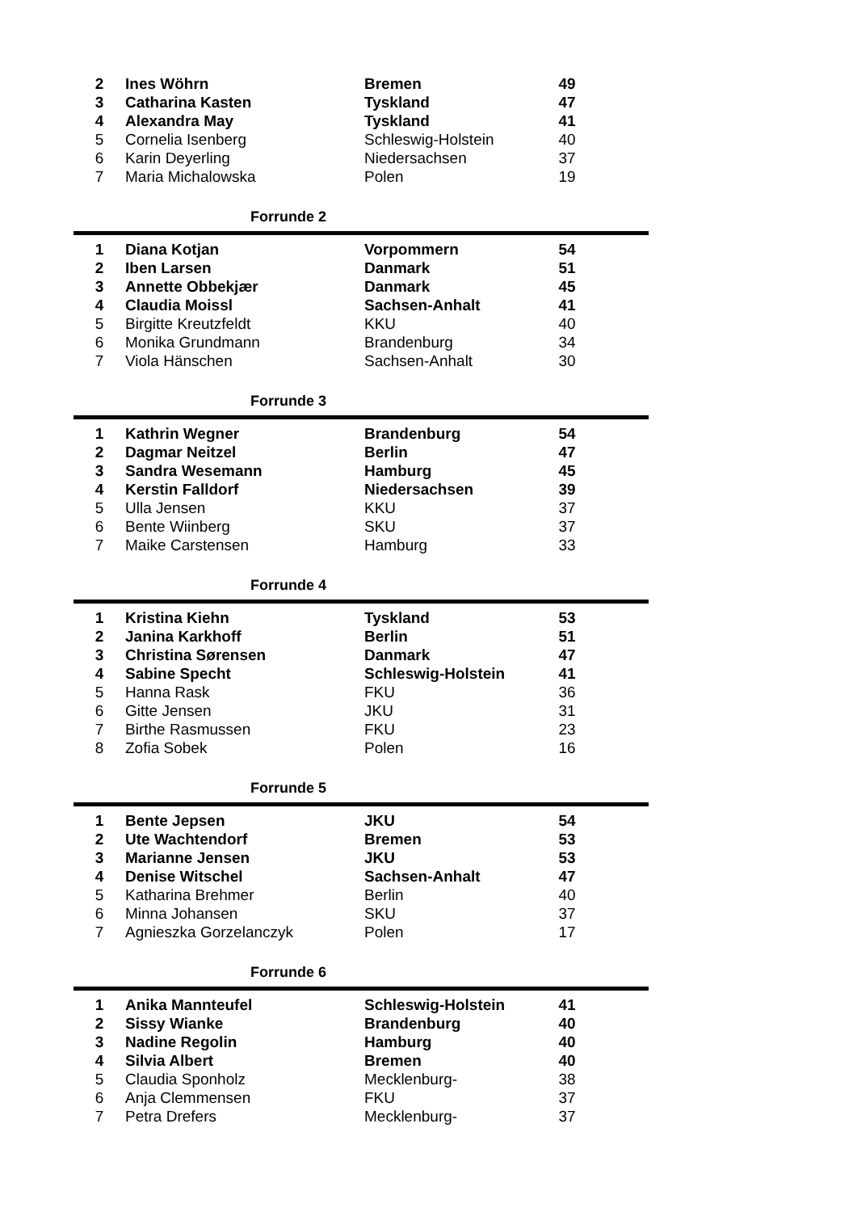| 2 | Ines Wöhrn | Bremen | 49 | |
| 3 | Catharina Kasten | Tyskland | 47 | |
| 4 | Alexandra May | Tyskland | 41 | |
| 5 | Cornelia Isenberg | Schleswig-Holstein | 40 | |
| 6 | Karin Deyerling | Niedersachsen | 37 | |
| 7 | Maria Michalowska | Polen | 19 | |
Forrunde 2
| 1 | Diana Kotjan | Vorpommern | 54 | |
| 2 | Iben Larsen | Danmark | 51 | |
| 3 | Annette Obbekjær | Danmark | 45 | |
| 4 | Claudia Moissl | Sachsen-Anhalt | 41 | |
| 5 | Birgitte Kreutzfeldt | KKU | 40 | |
| 6 | Monika Grundmann | Brandenburg | 34 | |
| 7 | Viola Hänschen | Sachsen-Anhalt | 30 | |
Forrunde 3
| 1 | Kathrin Wegner | Brandenburg | 54 | |
| 2 | Dagmar Neitzel | Berlin | 47 | |
| 3 | Sandra Wesemann | Hamburg | 45 | |
| 4 | Kerstin Falldorf | Niedersachsen | 39 | |
| 5 | Ulla Jensen | KKU | 37 | |
| 6 | Bente Wiinberg | SKU | 37 | |
| 7 | Maike Carstensen | Hamburg | 33 | |
Forrunde 4
| 1 | Kristina Kiehn | Tyskland | 53 | |
| 2 | Janina Karkhoff | Berlin | 51 | |
| 3 | Christina Sørensen | Danmark | 47 | |
| 4 | Sabine Specht | Schleswig-Holstein | 41 | |
| 5 | Hanna Rask | FKU | 36 | |
| 6 | Gitte Jensen | JKU | 31 | |
| 7 | Birthe Rasmussen | FKU | 23 | |
| 8 | Zofia Sobek | Polen | 16 | |
Forrunde 5
| 1 | Bente Jepsen | JKU | 54 | |
| 2 | Ute Wachtendorf | Bremen | 53 | |
| 3 | Marianne Jensen | JKU | 53 | |
| 4 | Denise Witschel | Sachsen-Anhalt | 47 | |
| 5 | Katharina Brehmer | Berlin | 40 | |
| 6 | Minna Johansen | SKU | 37 | |
| 7 | Agnieszka Gorzelanczyk | Polen | 17 | |
Forrunde 6
| 1 | Anika Mannteufel | Schleswig-Holstein | 41 | |
| 2 | Sissy Wianke | Brandenburg | 40 | |
| 3 | Nadine Regolin | Hamburg | 40 | |
| 4 | Silvia Albert | Bremen | 40 | |
| 5 | Claudia Sponholz | Mecklenburg- | 38 | |
| 6 | Anja Clemmensen | FKU | 37 | |
| 7 | Petra Drefers | Mecklenburg- | 37 | |